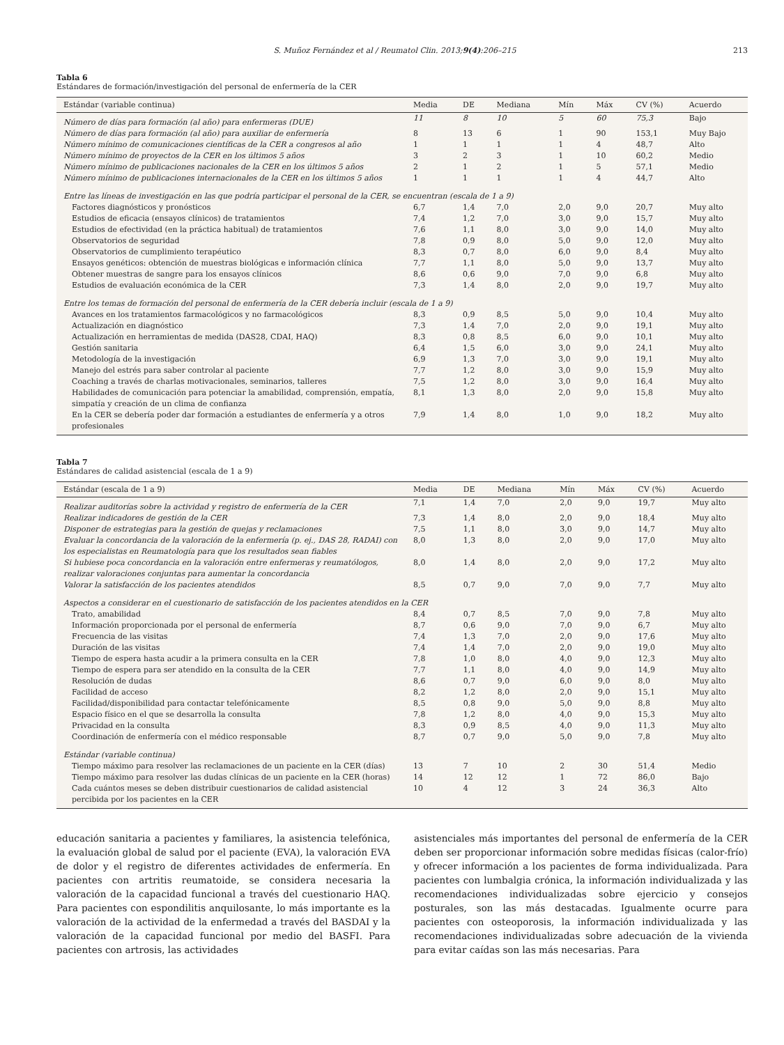S. Muñoz Fernández et al / Reumatol Clin. 2013;9(4):206–215 213
Tabla 6
Estándares de formación/investigación del personal de enfermería de la CER
| Estándar (variable continua) | Media | DE | Mediana | Mín | Máx | CV (%) | Acuerdo |
| --- | --- | --- | --- | --- | --- | --- | --- |
| Número de días para formación (al año) para enfermeras (DUE) | 11 | 8 | 10 | 5 | 60 | 75,3 | Bajo |
| Número de días para formación (al año) para auxiliar de enfermería | 8 | 13 | 6 | 1 | 90 | 153,1 | Muy Bajo |
| Número mínimo de comunicaciones científicas de la CER a congresos al año | 1 | 1 | 1 | 1 | 4 | 48,7 | Alto |
| Número mínimo de proyectos de la CER en los últimos 5 años | 3 | 2 | 3 | 1 | 10 | 60,2 | Medio |
| Número mínimo de publicaciones nacionales de la CER en los últimos 5 años | 2 | 1 | 2 | 1 | 5 | 57,1 | Medio |
| Número mínimo de publicaciones internacionales de la CER en los últimos 5 años | 1 | 1 | 1 | 1 | 4 | 44,7 | Alto |
| Entre las líneas de investigación en las que podría participar el personal de la CER, se encuentran (escala de 1 a 9) | | | | | | | |
| Factores diagnósticos y pronósticos | 6,7 | 1,4 | 7,0 | 2,0 | 9,0 | 20,7 | Muy alto |
| Estudios de eficacia (ensayos clínicos) de tratamientos | 7,4 | 1,2 | 7,0 | 3,0 | 9,0 | 15,7 | Muy alto |
| Estudios de efectividad (en la práctica habitual) de tratamientos | 7,6 | 1,1 | 8,0 | 3,0 | 9,0 | 14,0 | Muy alto |
| Observatorios de seguridad | 7,8 | 0,9 | 8,0 | 5,0 | 9,0 | 12,0 | Muy alto |
| Observatorios de cumplimiento terapéutico | 8,3 | 0,7 | 8,0 | 6,0 | 9,0 | 8,4 | Muy alto |
| Ensayos genéticos: obtención de muestras biológicas e información clínica | 7,7 | 1,1 | 8,0 | 5,0 | 9,0 | 13,7 | Muy alto |
| Obtener muestras de sangre para los ensayos clínicos | 8,6 | 0,6 | 9,0 | 7,0 | 9,0 | 6,8 | Muy alto |
| Estudios de evaluación económica de la CER | 7,3 | 1,4 | 8,0 | 2,0 | 9,0 | 19,7 | Muy alto |
| Entre los temas de formación del personal de enfermería de la CER debería incluir (escala de 1 a 9) | | | | | | | |
| Avances en los tratamientos farmacológicos y no farmacológicos | 8,3 | 0,9 | 8,5 | 5,0 | 9,0 | 10,4 | Muy alto |
| Actualización en diagnóstico | 7,3 | 1,4 | 7,0 | 2,0 | 9,0 | 19,1 | Muy alto |
| Actualización en herramientas de medida (DAS28, CDAI, HAQ) | 8,3 | 0,8 | 8,5 | 6,0 | 9,0 | 10,1 | Muy alto |
| Gestión sanitaria | 6,4 | 1,5 | 6,0 | 3,0 | 9,0 | 24,1 | Muy alto |
| Metodología de la investigación | 6,9 | 1,3 | 7,0 | 3,0 | 9,0 | 19,1 | Muy alto |
| Manejo del estrés para saber controlar al paciente | 7,7 | 1,2 | 8,0 | 3,0 | 9,0 | 15,9 | Muy alto |
| Coaching a través de charlas motivacionales, seminarios, talleres | 7,5 | 1,2 | 8,0 | 3,0 | 9,0 | 16,4 | Muy alto |
| Habilidades de comunicación para potenciar la amabilidad, comprensión, empatía, simpatía y creación de un clima de confianza | 8,1 | 1,3 | 8,0 | 2,0 | 9,0 | 15,8 | Muy alto |
| En la CER se debería poder dar formación a estudiantes de enfermería y a otros profesionales | 7,9 | 1,4 | 8,0 | 1,0 | 9,0 | 18,2 | Muy alto |
Tabla 7
Estándares de calidad asistencial (escala de 1 a 9)
| Estándar (escala de 1 a 9) | Media | DE | Mediana | Mín | Máx | CV (%) | Acuerdo |
| --- | --- | --- | --- | --- | --- | --- | --- |
| Realizar auditorías sobre la actividad y registro de enfermería de la CER | 7,1 | 1,4 | 7,0 | 2,0 | 9,0 | 19,7 | Muy alto |
| Realizar indicadores de gestión de la CER | 7,3 | 1,4 | 8,0 | 2,0 | 9,0 | 18,4 | Muy alto |
| Disponer de estrategias para la gestión de quejas y reclamaciones | 7,5 | 1,1 | 8,0 | 3,0 | 9,0 | 14,7 | Muy alto |
| Evaluar la concordancia de la valoración de la enfermería (p. ej., DAS 28, RADAI) con los especialistas en Reumatología para que los resultados sean fiables | 8,0 | 1,3 | 8,0 | 2,0 | 9,0 | 17,0 | Muy alto |
| Si hubiese poca concordancia en la valoración entre enfermeras y reumatólogos, realizar valoraciones conjuntas para aumentar la concordancia | 8,0 | 1,4 | 8,0 | 2,0 | 9,0 | 17,2 | Muy alto |
| Valorar la satisfacción de los pacientes atendidos | 8,5 | 0,7 | 9,0 | 7,0 | 9,0 | 7,7 | Muy alto |
| Aspectos a considerar en el cuestionario de satisfacción de los pacientes atendidos en la CER | | | | | | | |
| Trato, amabilidad | 8,4 | 0,7 | 8,5 | 7,0 | 9,0 | 7,8 | Muy alto |
| Información proporcionada por el personal de enfermería | 8,7 | 0,6 | 9,0 | 7,0 | 9,0 | 6,7 | Muy alto |
| Frecuencia de las visitas | 7,4 | 1,3 | 7,0 | 2,0 | 9,0 | 17,6 | Muy alto |
| Duración de las visitas | 7,4 | 1,4 | 7,0 | 2,0 | 9,0 | 19,0 | Muy alto |
| Tiempo de espera hasta acudir a la primera consulta en la CER | 7,8 | 1,0 | 8,0 | 4,0 | 9,0 | 12,3 | Muy alto |
| Tiempo de espera para ser atendido en la consulta de la CER | 7,7 | 1,1 | 8,0 | 4,0 | 9,0 | 14,9 | Muy alto |
| Resolución de dudas | 8,6 | 0,7 | 9,0 | 6,0 | 9,0 | 8,0 | Muy alto |
| Facilidad de acceso | 8,2 | 1,2 | 8,0 | 2,0 | 9,0 | 15,1 | Muy alto |
| Facilidad/disponibilidad para contactar telefónicamente | 8,5 | 0,8 | 9,0 | 5,0 | 9,0 | 8,8 | Muy alto |
| Espacio físico en el que se desarrolla la consulta | 7,8 | 1,2 | 8,0 | 4,0 | 9,0 | 15,3 | Muy alto |
| Privacidad en la consulta | 8,3 | 0,9 | 8,5 | 4,0 | 9,0 | 11,3 | Muy alto |
| Coordinación de enfermería con el médico responsable | 8,7 | 0,7 | 9,0 | 5,0 | 9,0 | 7,8 | Muy alto |
| Estándar (variable continua) | | | | | | | |
| Tiempo máximo para resolver las reclamaciones de un paciente en la CER (días) | 13 | 7 | 10 | 2 | 30 | 51,4 | Medio |
| Tiempo máximo para resolver las dudas clínicas de un paciente en la CER (horas) | 14 | 12 | 12 | 1 | 72 | 86,0 | Bajo |
| Cada cuántos meses se deben distribuir cuestionarios de calidad asistencial percibida por los pacientes en la CER | 10 | 4 | 12 | 3 | 24 | 36,3 | Alto |
educación sanitaria a pacientes y familiares, la asistencia telefónica, la evaluación global de salud por el paciente (EVA), la valoración EVA de dolor y el registro de diferentes actividades de enfermería. En pacientes con artritis reumatoide, se considera necesaria la valoración de la capacidad funcional a través del cuestionario HAQ. Para pacientes con espondilitis anquilosante, lo más importante es la valoración de la actividad de la enfermedad a través del BASDAI y la valoración de la capacidad funcional por medio del BASFI. Para pacientes con artrosis, las actividades
asistenciales más importantes del personal de enfermería de la CER deben ser proporcionar información sobre medidas físicas (calor-frío) y ofrecer información a los pacientes de forma individualizada. Para pacientes con lumbalgia crónica, la información individualizada y las recomendaciones individualizadas sobre ejercicio y consejos posturales, son las más destacadas. Igualmente ocurre para pacientes con osteoporosis, la información individualizada y las recomendaciones individualizadas sobre adecuación de la vivienda para evitar caídas son las más necesarias. Para